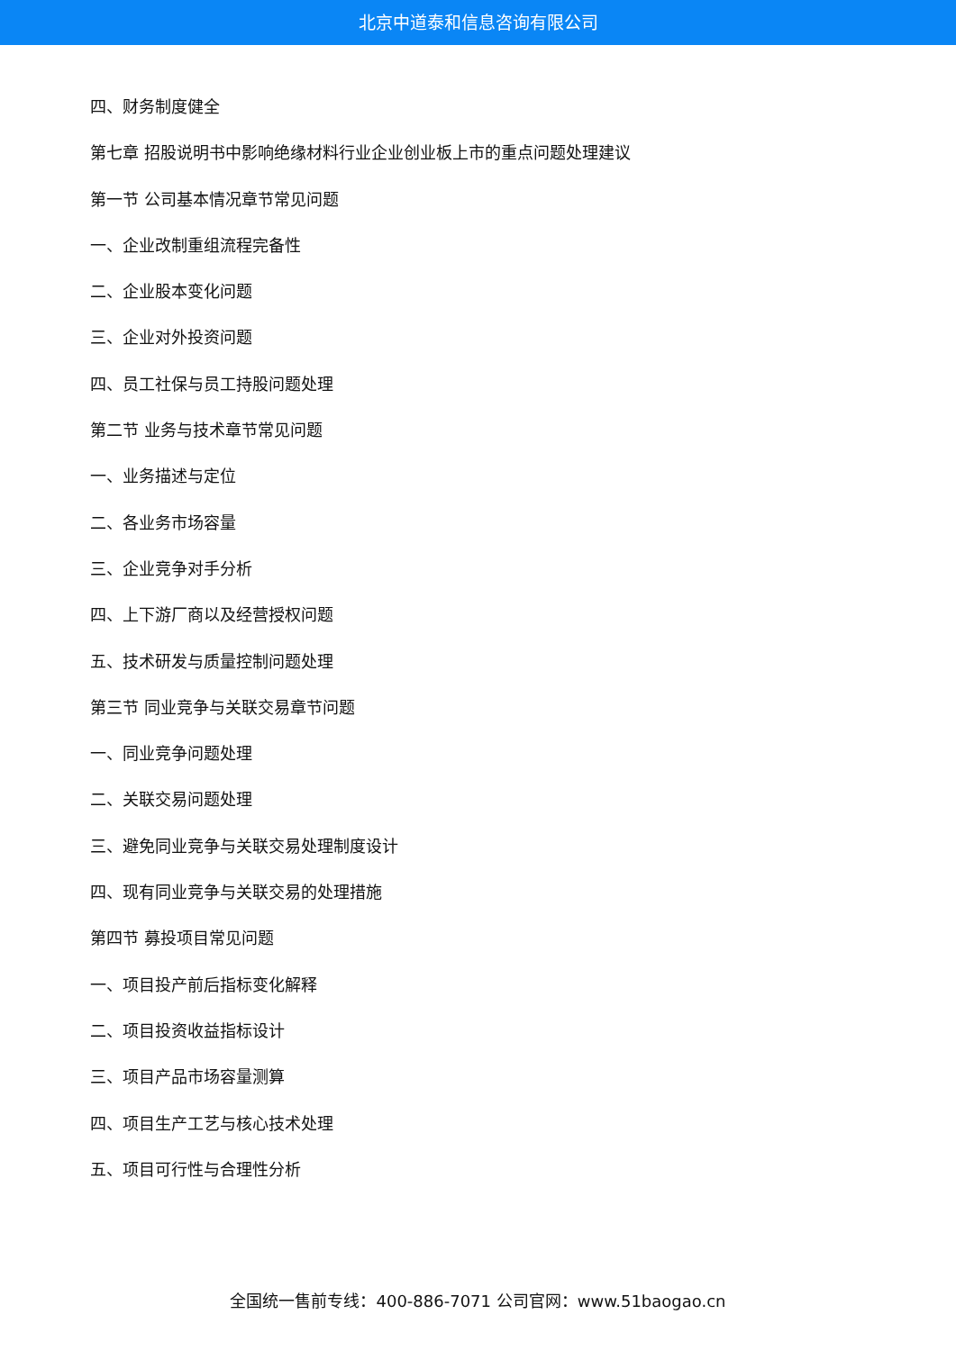北京中道泰和信息咨询有限公司
四、财务制度健全
第七章 招股说明书中影响绝缘材料行业企业创业板上市的重点问题处理建议
第一节 公司基本情况章节常见问题
一、企业改制重组流程完备性
二、企业股本变化问题
三、企业对外投资问题
四、员工社保与员工持股问题处理
第二节 业务与技术章节常见问题
一、业务描述与定位
二、各业务市场容量
三、企业竞争对手分析
四、上下游厂商以及经营授权问题
五、技术研发与质量控制问题处理
第三节 同业竞争与关联交易章节问题
一、同业竞争问题处理
二、关联交易问题处理
三、避免同业竞争与关联交易处理制度设计
四、现有同业竞争与关联交易的处理措施
第四节 募投项目常见问题
一、项目投产前后指标变化解释
二、项目投资收益指标设计
三、项目产品市场容量测算
四、项目生产工艺与核心技术处理
五、项目可行性与合理性分析
全国统一售前专线：400-886-7071 公司官网：www.51baogao.cn